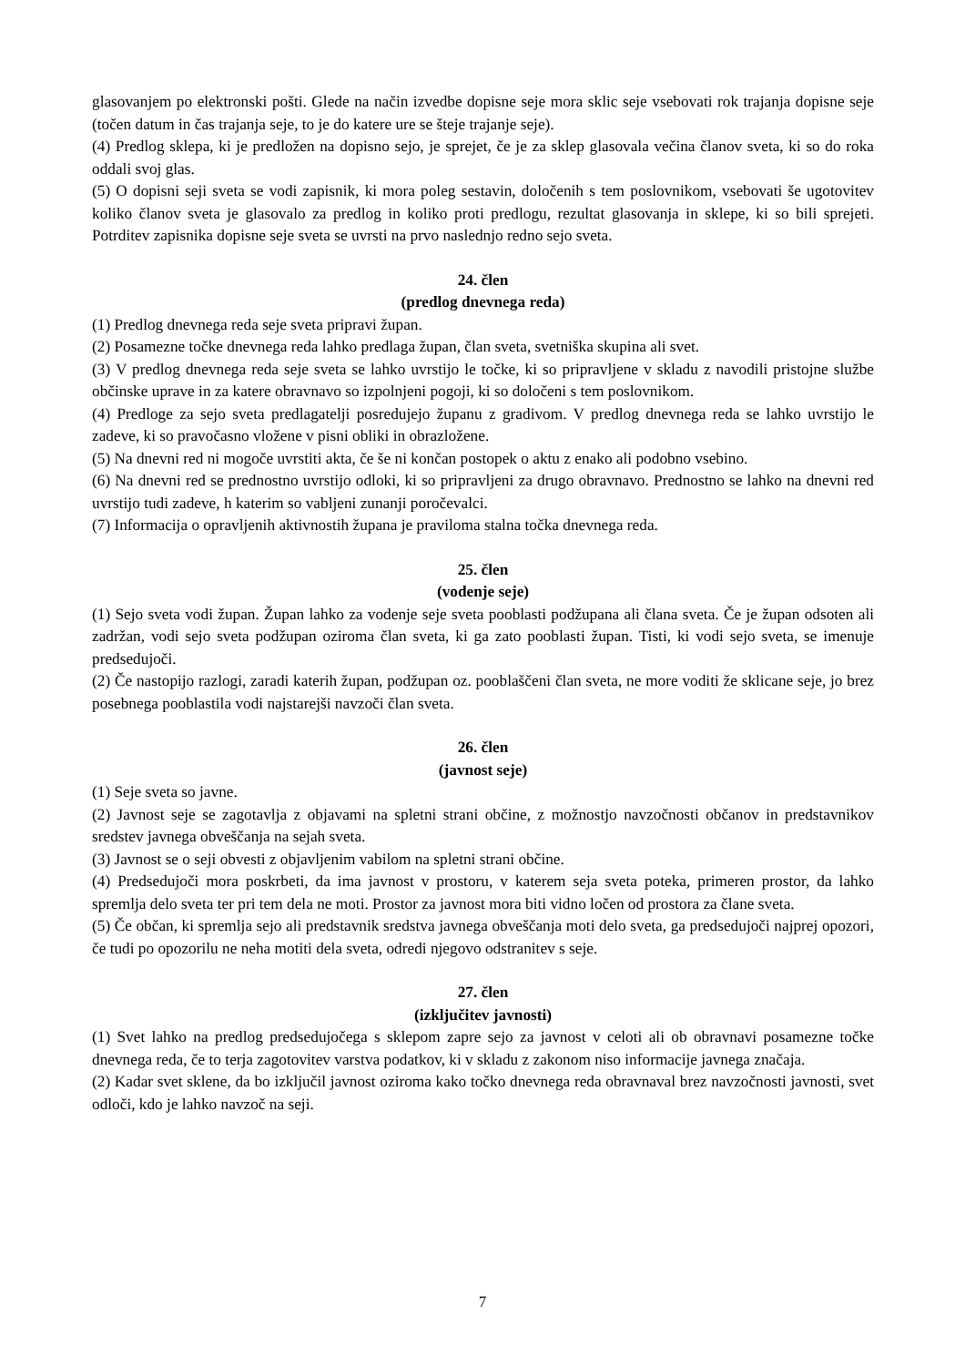glasovanjem po elektronski pošti. Glede na način izvedbe dopisne seje mora sklic seje vsebovati rok trajanja dopisne seje (točen datum in čas trajanja seje, to je do katere ure se šteje trajanje seje).
(4) Predlog sklepa, ki je predložen na dopisno sejo, je sprejet, če je za sklep glasovala večina članov sveta, ki so do roka oddali svoj glas.
(5) O dopisni seji sveta se vodi zapisnik, ki mora poleg sestavin, določenih s tem poslovnikom, vsebovati še ugotovitev koliko članov sveta je glasovalo za predlog in koliko proti predlogu, rezultat glasovanja in sklepe, ki so bili sprejeti. Potrditev zapisnika dopisne seje sveta se uvrsti na prvo naslednjo redno sejo sveta.
24. člen
(predlog dnevnega reda)
(1) Predlog dnevnega reda seje sveta pripravi župan.
(2) Posamezne točke dnevnega reda lahko predlaga župan, član sveta, svetniška skupina ali svet.
(3) V predlog dnevnega reda seje sveta se lahko uvrstijo le točke, ki so pripravljene v skladu z navodili pristojne službe občinske uprave in za katere obravnavo so izpolnjeni pogoji, ki so določeni s tem poslovnikom.
(4) Predloge za sejo sveta predlagatelji posredujejo županu z gradivom. V predlog dnevnega reda se lahko uvrstijo le zadeve, ki so pravočasno vložene v pisni obliki in obrazložene.
(5) Na dnevni red ni mogoče uvrstiti akta, če še ni končan postopek o aktu z enako ali podobno vsebino.
(6) Na dnevni red se prednostno uvrstijo odloki, ki so pripravljeni za drugo obravnavo. Prednostno se lahko na dnevni red uvrstijo tudi zadeve, h katerim so vabljeni zunanji poročevalci.
(7) Informacija o opravljenih aktivnostih župana je praviloma stalna točka dnevnega reda.
25. člen
(vodenje seje)
(1) Sejo sveta vodi župan. Župan lahko za vodenje seje sveta pooblasti podžupana ali člana sveta. Če je župan odsoten ali zadržan, vodi sejo sveta podžupan oziroma član sveta, ki ga zato pooblasti župan. Tisti, ki vodi sejo sveta, se imenuje predsedujoči.
(2) Če nastopijo razlogi, zaradi katerih župan, podžupan oz. pooblaščeni član sveta, ne more voditi že sklicane seje, jo brez posebnega pooblastila vodi najstarejši navzoči član sveta.
26. člen
(javnost seje)
(1) Seje sveta so javne.
(2) Javnost seje se zagotavlja z objavami na spletni strani občine, z možnostjo navzočnosti občanov in predstavnikov sredstev javnega obveščanja na sejah sveta.
(3) Javnost se o seji obvesti z objavljenim vabilom na spletni strani občine.
(4) Predsedujoči mora poskrbeti, da ima javnost v prostoru, v katerem seja sveta poteka, primeren prostor, da lahko spremlja delo sveta ter pri tem dela ne moti. Prostor za javnost mora biti vidno ločen od prostora za člane sveta.
(5) Če občan, ki spremlja sejo ali predstavnik sredstva javnega obveščanja moti delo sveta, ga predsedujoči najprej opozori, če tudi po opozorilu ne neha motiti dela sveta, odredi njegovo odstranitev s seje.
27. člen
(izključitev javnosti)
(1) Svet lahko na predlog predsedujočega s sklepom zapre sejo za javnost v celoti ali ob obravnavi posamezne točke dnevnega reda, če to terja zagotovitev varstva podatkov, ki v skladu z zakonom niso informacije javnega značaja.
(2) Kadar svet sklene, da bo izključil javnost oziroma kako točko dnevnega reda obravnaval brez navzočnosti javnosti, svet odloči, kdo je lahko navzoč na seji.
7